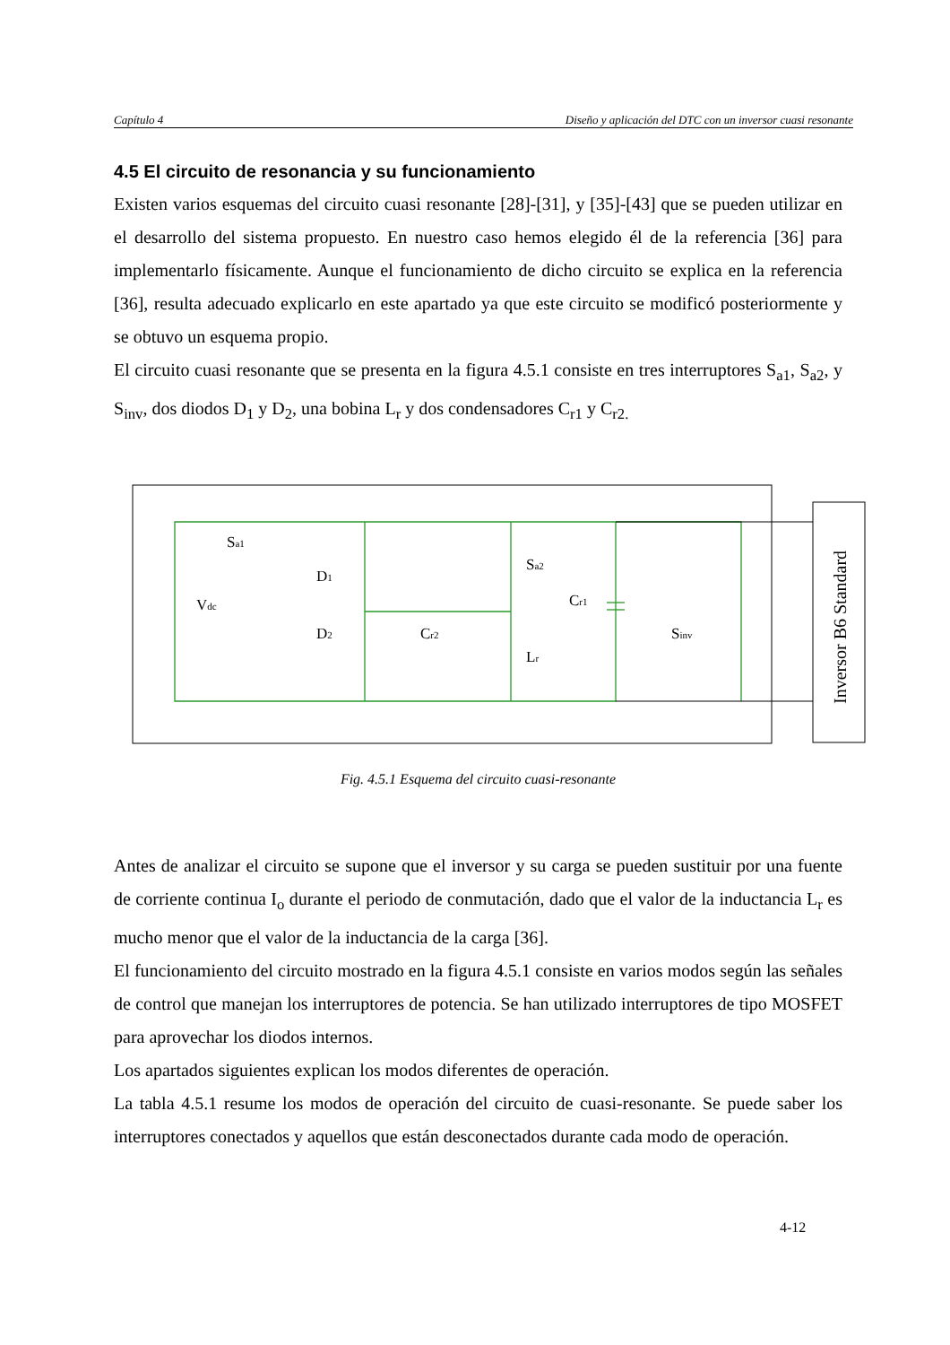Capítulo 4 Diseño y aplicación del DTC con un inversor cuasi resonante
4.5 El circuito de resonancia y su funcionamiento
Existen varios esquemas del circuito cuasi resonante [28]-[31], y [35]-[43] que se pueden utilizar en el desarrollo del sistema propuesto. En nuestro caso hemos elegido él de la referencia [36] para implementarlo físicamente. Aunque el funcionamiento de dicho circuito se explica en la referencia [36], resulta adecuado explicarlo en este apartado ya que este circuito se modificó posteriormente y se obtuvo un esquema propio.
El circuito cuasi resonante que se presenta en la figura 4.5.1 consiste en tres interruptores S<sub>a1</sub>, S<sub>a2</sub>, y S<sub>inv</sub>, dos diodos D<sub>1</sub> y D<sub>2</sub>, una bobina L<sub>r</sub> y dos condensadores C<sub>r1</sub> y C<sub>r2.</sub>
Sa1
D1
Vdc
D2
Cr2
Sa2
Cr1
Lr
Sinv
Inversor B6 Standard
Fig. 4.5.1 Esquema del circuito cuasi-resonante
Antes de analizar el circuito se supone que el inversor y su carga se pueden sustituir por una fuente de corriente continua I<sub>o</sub> durante el periodo de conmutación, dado que el valor de la inductancia L<sub>r</sub> es mucho menor que el valor de la inductancia de la carga [36].
El funcionamiento del circuito mostrado en la figura 4.5.1 consiste en varios modos según las señales de control que manejan los interruptores de potencia. Se han utilizado interruptores de tipo MOSFET para aprovechar los diodos internos.
Los apartados siguientes explican los modos diferentes de operación.
La tabla 4.5.1 resume los modos de operación del circuito de cuasi-resonante. Se puede saber los interruptores conectados y aquellos que están desconectados durante cada modo de operación.
4-12